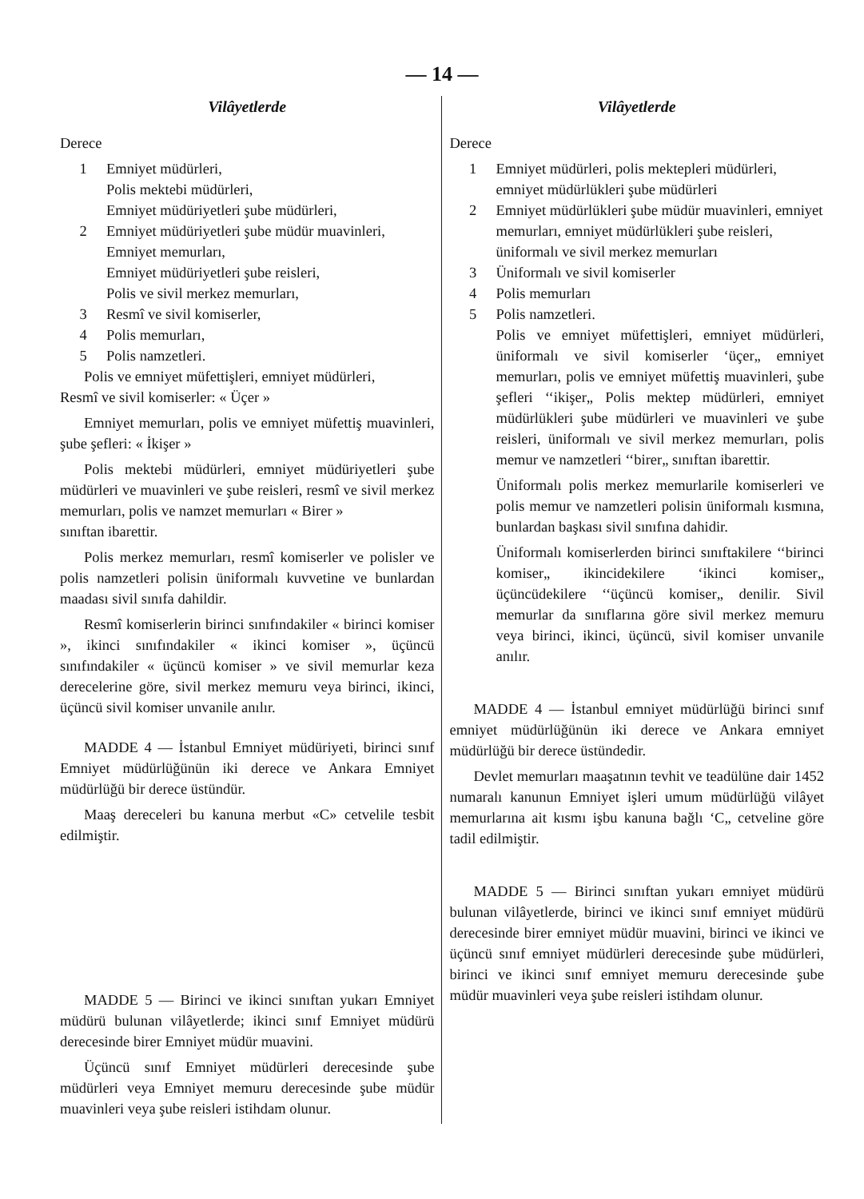— 14 —
Vilâyetlerde
Derece
1 Emniyet müdürleri,
Polis mektebi müdürleri,
Emniyet müdüriyetleri şube müdürleri,
2 Emniyet müdüriyetleri şube müdür muavinleri,
Emniyet memurları,
Emniyet müdüriyetleri şube reisleri,
Polis ve sivil merkez memurları,
3 Resmî ve sivil komiserler,
4 Polis memurları,
5 Polis namzetleri.
Polis ve emniyet müfettişleri, emniyet müdürleri,
Resmî ve sivil komiserler: « Üçer »
Emniyet memurları, polis ve emniyet müfettiş muavinleri, şube şefleri: « İkişer »
Polis mektebi müdürleri, emniyet müdüriyetleri şube müdürleri ve muavinleri ve şube reisleri, resmî ve sivil merkez memurları, polis ve namzet memurları « Birer »
sınıftan ibarettir.
Polis merkez memurları, resmî komiserler ve polisler ve polis namzetleri polisin üniformalı kuvvetine ve bunlardan maadası sivil sınıfa dahildir.
Resmî komiserlerin birinci sınıfındakiler « birinci komiser », ikinci sınıfındakiler « ikinci komiser », üçüncü sınıfındakiler « üçüncü komiser » ve sivil memurlar keza derecelerine göre, sivil merkez memuru veya birinci, ikinci, üçüncü sivil komiser unvanile anılır.
MADDE 4 — İstanbul Emniyet müdüriyeti, birinci sınıf Emniyet müdürlüğünün iki derece ve Ankara Emniyet müdürlüğü bir derece üstündür.
Maaş dereceleri bu kanuna merbut «C» cetvelile tesbit edilmiştir.
MADDE 5 — Birinci ve ikinci sınıftan yukarı Emniyet müdürü bulunan vilâyetlerde; ikinci sınıf Emniyet müdürü derecesinde birer Emniyet müdür muavini.
Üçüncü sınıf Emniyet müdürleri derecesinde şube müdürleri veya Emniyet memuru derecesinde şube müdür muavinleri veya şube reisleri istihdam olunur.
Vilâyetlerde
Derece
1 Emniyet müdürleri, polis mektepleri müdürleri, emniyet müdürlükleri şube müdürleri
2 Emniyet müdürlükleri şube müdür muavinleri, emniyet memurları, emniyet müdürlükleri şube reisleri, üniformalı ve sivil merkez memurları
3 Üniformalı ve sivil komiserler
4 Polis memurları
5 Polis namzetleri.
Polis ve emniyet müfettişleri, emniyet müdürleri, üniformalı ve sivil komiserler ‘üçer„ emniyet memurları, polis ve emniyet müfettiş muavinleri, şube şefleri ‘‘ikişer„ Polis mektep müdürleri, emniyet müdürlükleri şube müdürleri ve muavinleri ve şube reisleri, üniformalı ve sivil merkez memurları, polis memur ve namzetleri ‘‘birer„ sınıftan ibarettir.
Üniformalı polis merkez memurlarile komiserleri ve polis memur ve namzetleri polisin üniformalı kısmına, bunlardan başkası sivil sınıfına dahidir.
Üniformalı komiserlerden birinci sınıftakilere ‘‘birinci komiser„ ikincidekilere ‘ikinci komiser„ üçüncüdekilere ‘‘üçüncü komiser„ denilir. Sivil memurlar da sınıflarına göre sivil merkez memuru veya birinci, ikinci, üçüncü, sivil komiser unvanile anılır.
MADDE 4 — İstanbul emniyet müdürlüğü birinci sınıf emniyet müdürlüğünün iki derece ve Ankara emniyet müdürlüğü bir derece üstündedir.
Devlet memurları maaşatının tevhit ve teadülüne dair 1452 numaralı kanunun Emniyet işleri umum müdürlüğü vilâyet memurlarına ait kısmı işbu kanuna bağlı ‘C„ cetveline göre tadil edilmiştir.
MADDE 5 — Birinci sınıftan yukarı emniyet müdürü bulunan vilâyetlerde, birinci ve ikinci sınıf emniyet müdürü derecesinde birer emniyet müdür muavini, birinci ve ikinci ve üçüncü sınıf emniyet müdürleri derecesinde şube müdürleri, birinci ve ikinci sınıf emniyet memuru derecesinde şube müdür muavinleri veya şube reisleri istihdam olunur.